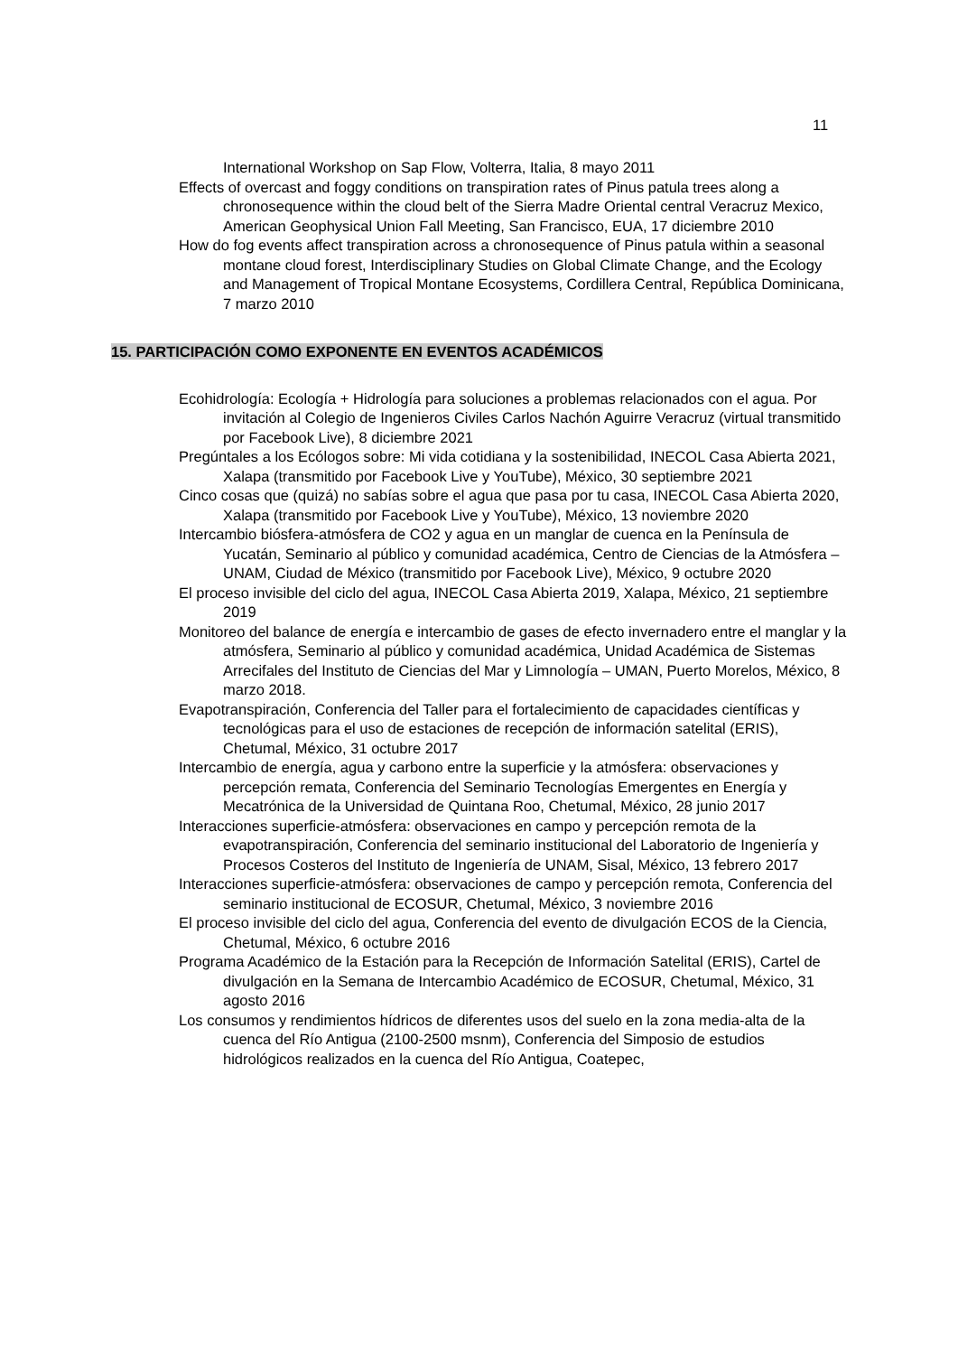11
International Workshop on Sap Flow, Volterra, Italia, 8 mayo 2011
Effects of overcast and foggy conditions on transpiration rates of Pinus patula trees along a chronosequence within the cloud belt of the Sierra Madre Oriental central Veracruz Mexico, American Geophysical Union Fall Meeting, San Francisco, EUA, 17 diciembre 2010
How do fog events affect transpiration across a chronosequence of Pinus patula within a seasonal montane cloud forest, Interdisciplinary Studies on Global Climate Change, and the Ecology and Management of Tropical Montane Ecosystems, Cordillera Central, República Dominicana, 7 marzo 2010
15. PARTICIPACIÓN COMO EXPONENTE EN EVENTOS ACADÉMICOS
Ecohidrología: Ecología + Hidrología para soluciones a problemas relacionados con el agua. Por invitación al Colegio de Ingenieros Civiles Carlos Nachón Aguirre Veracruz (virtual transmitido por Facebook Live), 8 diciembre 2021
Pregúntales a los Ecólogos sobre: Mi vida cotidiana y la sostenibilidad, INECOL Casa Abierta 2021, Xalapa (transmitido por Facebook Live y YouTube), México, 30 septiembre 2021
Cinco cosas que (quizá) no sabías sobre el agua que pasa por tu casa, INECOL Casa Abierta 2020, Xalapa (transmitido por Facebook Live y YouTube), México, 13 noviembre 2020
Intercambio biósfera-atmósfera de CO2 y agua en un manglar de cuenca en la Península de Yucatán, Seminario al público y comunidad académica, Centro de Ciencias de la Atmósfera – UNAM, Ciudad de México (transmitido por Facebook Live), México, 9 octubre 2020
El proceso invisible del ciclo del agua, INECOL Casa Abierta 2019, Xalapa, México, 21 septiembre 2019
Monitoreo del balance de energía e intercambio de gases de efecto invernadero entre el manglar y la atmósfera, Seminario al público y comunidad académica, Unidad Académica de Sistemas Arrecifales del Instituto de Ciencias del Mar y Limnología – UMAN, Puerto Morelos, México, 8 marzo 2018.
Evapotranspiración, Conferencia del Taller para el fortalecimiento de capacidades científicas y tecnológicas para el uso de estaciones de recepción de información satelital (ERIS), Chetumal, México, 31 octubre 2017
Intercambio de energía, agua y carbono entre la superficie y la atmósfera: observaciones y percepción remata, Conferencia del Seminario Tecnologías Emergentes en Energía y Mecatrónica de la Universidad de Quintana Roo, Chetumal, México, 28 junio 2017
Interacciones superficie-atmósfera: observaciones en campo y percepción remota de la evapotranspiración, Conferencia del seminario institucional del Laboratorio de Ingeniería y Procesos Costeros del Instituto de Ingeniería de UNAM, Sisal, México, 13 febrero 2017
Interacciones superficie-atmósfera: observaciones de campo y percepción remota, Conferencia del seminario institucional de ECOSUR, Chetumal, México, 3 noviembre 2016
El proceso invisible del ciclo del agua, Conferencia del evento de divulgación ECOS de la Ciencia, Chetumal, México, 6 octubre 2016
Programa Académico de la Estación para la Recepción de Información Satelital (ERIS), Cartel de divulgación en la Semana de Intercambio Académico de ECOSUR, Chetumal, México, 31 agosto 2016
Los consumos y rendimientos hídricos de diferentes usos del suelo en la zona media-alta de la cuenca del Río Antigua (2100-2500 msnm), Conferencia del Simposio de estudios hidrológicos realizados en la cuenca del Río Antigua, Coatepec,